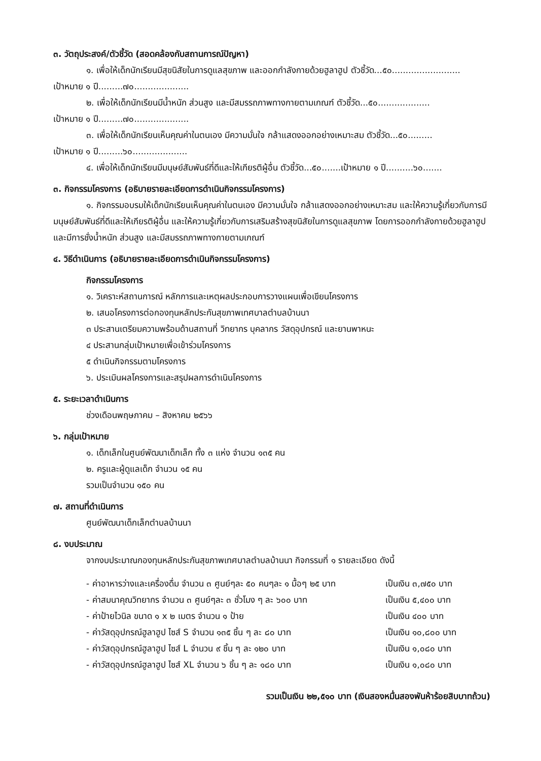๓. วัตถุประสงค์/ตัวชี้วัด (สอดคล้องกับสถานการณ์ปัญหา)
๑. เพื่อให้เด็กนักเรียนมีสุขนิสัยในการดูแลสุขภาพ และออกกำลังกายด้วยฮูลาฮูป ตัวชี้วัด...๕๐.........................
เป้าหมาย ๑ ปี.........๗๐....................
๒. เพื่อให้เด็กนักเรียนมีน้ำหนัก ส่วนสูง และมีสมรรถภาพทางกายตามเกณฑ์ ตัวชี้วัด...๕๐...................
เป้าหมาย ๑ ปี.........๗๐....................
๓. เพื่อให้เด็กนักเรียนเห็นคุณค่าในตนเอง มีความมั่นใจ กล้าแสดงออกอย่างเหมาะสม ตัวชี้วัด...๕๐.........
เป้าหมาย ๑ ปี.........๖๐....................
๔. เพื่อให้เด็กนักเรียนมีมนุษย์สัมพันธ์ที่ดีและให้เกียรติผู้อื่น ตัวชี้วัด...๕๐.......เป้าหมาย ๑ ปี..........๖๐.......
๓. กิจกรรมโครงการ (อธิบายรายละเอียดการดำเนินกิจกรรมโครงการ)
๑. กิจกรรมอบรมให้เด็กนักเรียนเห็นคุณค่าในตนเอง มีความมั่นใจ กล้าแสดงออกอย่างเหมาะสม และให้ความรู้เกี่ยวกับการมีมนุษย์สัมพันธ์ที่ดีและให้เกียรติผู้อื่น และให้ความรู้เกี่ยวกับการเสริมสร้างสุขนิสัยในการดูแลสุขภาพ โดยการออกกำลังกายด้วยฮูลาฮูป และมีการชั่งน้ำหนัก ส่วนสูง และมีสมรรถภาพทางกายตามเกณฑ์
๔. วิธีดำเนินการ (อธิบายรายละเอียดการดำเนินกิจกรรมโครงการ)
กิจกรรมโครงการ
๑. วิเคราะห์สถานการณ์ หลักการและเหตุผลประกอบการวางแผนเพื่อเขียนโครงการ
๒. เสนอโครงการต่อกองทุนหลักประกันสุขภาพเทศบาลตำบลบ้านนา
๓ ประสานเตรียมความพร้อมด้านสถานที่ วิทยากร บุคลากร วัสดุอุปกรณ์ และยานพาหนะ
๔ ประสานกลุ่มเป้าหมายเพื่อเข้าร่วมโครงการ
๕ ดำเนินกิจกรรมตามโครงการ
๖. ประเมินผลโครงการและสรุปผลการดำเนินโครงการ
๕. ระยะเวลาดำเนินการ
ช่วงเดือนพฤษภาคม – สิงหาคม ๒๕๖๖
๖. กลุ่มเป้าหมาย
๑. เด็กเล็กในศูนย์พัฒนาเด็กเล็ก ทั้ง ๓ แห่ง จำนวน ๑๓๕ คน
๒. ครูและผู้ดูแลเด็ก จำนวน ๑๕ คน
รวมเป็นจำนวน ๑๕๐ คน
๗. สถานที่ดำเนินการ
ศูนย์พัฒนาเด็กเล็กตำบลบ้านนา
๘. งบประมาณ
จากงบประมาณกองทุนหลักประกันสุขภาพเทศบาลตำบลบ้านนา กิจกรรมที่ ๑ รายละเอียด ดังนี้
- ค่าอาหารว่างและเครื่องดื่ม จำนวน ๓ ศูนย์ๆละ ๕๐ คนๆละ ๑ มื้อๆ ๒๕ บาท เป็นเงิน ๓,๗๕๐ บาท
- ค่าสมนาคุณวิทยากร จำนวน ๓ ศูนย์ๆละ ๓ ชั่วโมง ๆ ละ ๖๐๐ บาท เป็นเงิน ๕,๔๐๐ บาท
- ค่าป้ายไวนิล ขนาด ๑ x ๒ เมตร จำนวน ๑ ป้าย เป็นเงิน ๔๐๐ บาท
- ค่าวัสดุอุปกรณ์ฮูลาฮูป ไซส์ S จำนวน ๑๓๕ ชิ้น ๆ ละ ๘๐ บาท เป็นเงิน ๑๐,๘๐๐ บาท
- ค่าวัสดุอุปกรณ์ฮูลาฮูป ไซส์ L จำนวน ๙ ชิ้น ๆ ละ ๑๒๐ บาท เป็นเงิน ๑,๐๘๐ บาท
- ค่าวัสดุอุปกรณ์ฮูลาฮูป ไซส์ XL จำนวน ๖ ชิ้น ๆ ละ ๑๘๐ บาท เป็นเงิน ๑,๐๘๐ บาท
รวมเป็นเงิน ๒๒,๕๑๐ บาท (เงินสองหมื่นสองพันห้าร้อยสิบบาทถ้วน)